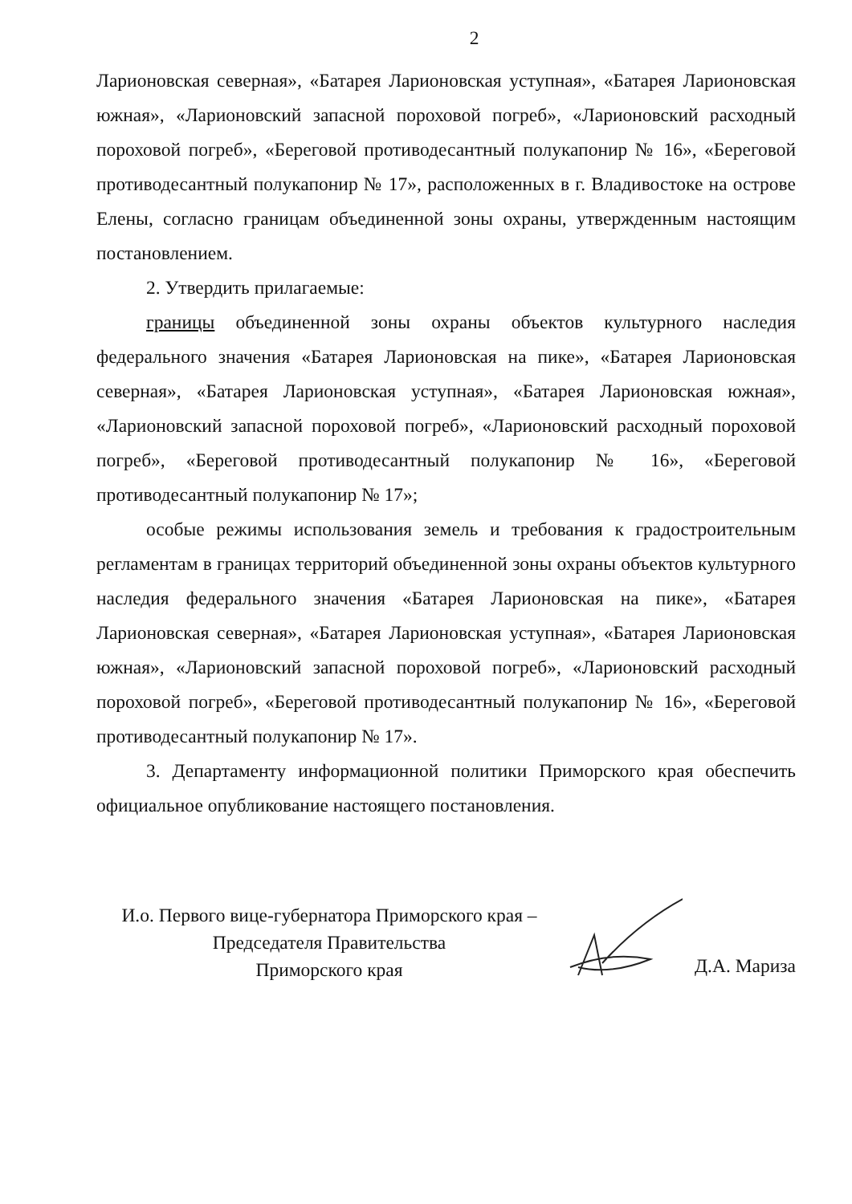2
Ларионовская северная», «Батарея Ларионовская уступная», «Батарея Ларионовская южная», «Ларионовский запасной пороховой погреб», «Ларионовский расходный пороховой погреб», «Береговой противодесантный полукапонир № 16», «Береговой противодесантный полукапонир № 17», расположенных в г. Владивостоке на острове Елены, согласно границам объединенной зоны охраны, утвержденным настоящим постановлением.
2. Утвердить прилагаемые:
границы объединенной зоны охраны объектов культурного наследия федерального значения «Батарея Ларионовская на пике», «Батарея Ларионовская северная», «Батарея Ларионовская уступная», «Батарея Ларионовская южная», «Ларионовский запасной пороховой погреб», «Ларионовский расходный пороховой погреб», «Береговой противодесантный полукапонир № 16», «Береговой противодесантный полукапонир № 17»;
особые режимы использования земель и требования к градостроительным регламентам в границах территорий объединенной зоны охраны объектов культурного наследия федерального значения «Батарея Ларионовская на пике», «Батарея Ларионовская северная», «Батарея Ларионовская уступная», «Батарея Ларионовская южная», «Ларионовский запасной пороховой погреб», «Ларионовский расходный пороховой погреб», «Береговой противодесантный полукапонир № 16», «Береговой противодесантный полукапонир № 17».
3. Департаменту информационной политики Приморского края обеспечить официальное опубликование настоящего постановления.
И.о. Первого вице-губернатора Приморского края –
Председателя Правительства
Приморского края
Д.А. Мариза